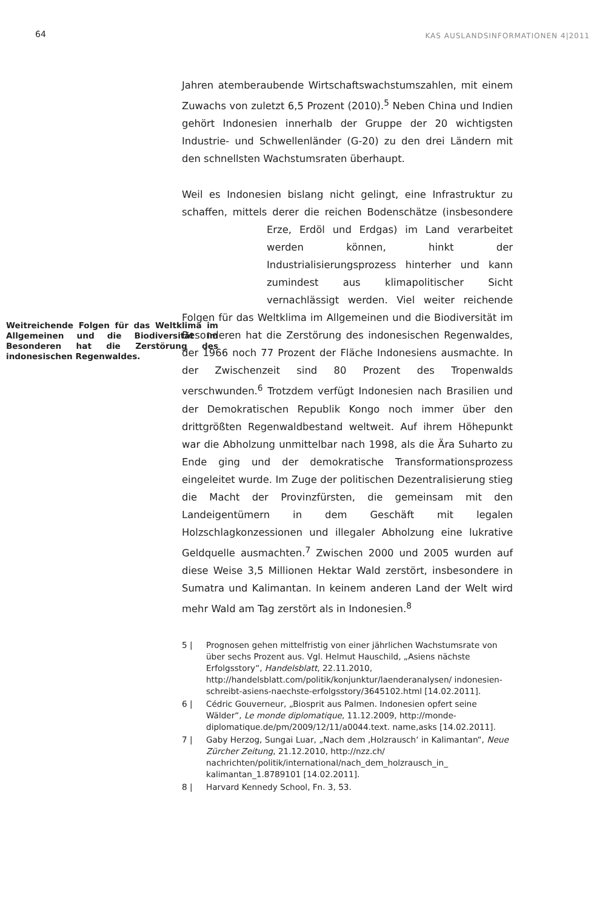64 KAS AUSLANDSINFORMATIONEN 4|2011
Jahren atemberaubende Wirtschaftswachstumszahlen, mit einem Zuwachs von zuletzt 6,5 Prozent (2010).<sup>5</sup> Neben China und Indien gehört Indonesien innerhalb der Gruppe der 20 wichtigsten Industrie- und Schwellenländer (G-20) zu den drei Ländern mit den schnellsten Wachstumsraten überhaupt.
Weitreichende Folgen für das Weltklima im Allgemeinen und die Biodiversität im Besonderen hat die Zerstörung des indonesischen Regenwaldes.
Weil es Indonesien bislang nicht gelingt, eine Infrastruktur zu schaffen, mittels derer die reichen Bodenschätze (insbesondere Erze, Erdöl und Erdgas) im Land verarbeitet werden können, hinkt der Industrialisierungsprozess hinterher und kann zumindest aus klimapolitischer Sicht vernachlässigt werden. Viel weiter reichende Folgen für das Weltklima im Allgemeinen und die Biodiversität im Besonderen hat die Zerstörung des indonesischen Regenwaldes, der 1966 noch 77 Prozent der Fläche Indonesiens ausmachte. In der Zwischenzeit sind 80 Prozent des Tropenwalds verschwunden.<sup>6</sup> Trotzdem verfügt Indonesien nach Brasilien und der Demokratischen Republik Kongo noch immer über den drittgrößten Regenwaldbestand weltweit. Auf ihrem Höhepunkt war die Abholzung unmittelbar nach 1998, als die Ära Suharto zu Ende ging und der demokratische Transformationsprozess eingeleitet wurde. Im Zuge der politischen Dezentralisierung stieg die Macht der Provinzfürsten, die gemeinsam mit den Landeigentümern in dem Geschäft mit legalen Holzschlagkonzessionen und illegaler Abholzung eine lukrative Geldquelle ausmachten.<sup>7</sup> Zwischen 2000 und 2005 wurden auf diese Weise 3,5 Millionen Hektar Wald zerstört, insbesondere in Sumatra und Kalimantan. In keinem anderen Land der Welt wird mehr Wald am Tag zerstört als in Indonesien.<sup>8</sup>
5 | Prognosen gehen mittelfristig von einer jährlichen Wachstumsrate von über sechs Prozent aus. Vgl. Helmut Hauschild, „Asiens nächste Erfolgsstory“, Handelsblatt, 22.11.2010, http://handelsblatt.com/politik/konjunktur/laenderanalysen/ indonesien-schreibt-asiens-naechste-erfolgsstory/3645102.html [14.02.2011].
6 | Cédric Gouverneur, „Biosprit aus Palmen. Indonesien opfert seine Wälder“, Le monde diplomatique, 11.12.2009, http://monde-diplomatique.de/pm/2009/12/11/a0044.text. name,asks [14.02.2011].
7 | Gaby Herzog, Sungai Luar, „Nach dem ‚Holzrausch‘ in Kalimantan“, Neue Zürcher Zeitung, 21.12.2010, http://nzz.ch/ nachrichten/politik/international/nach_dem_holzrausch_in_ kalimantan_1.8789101 [14.02.2011].
8 | Harvard Kennedy School, Fn. 3, 53.